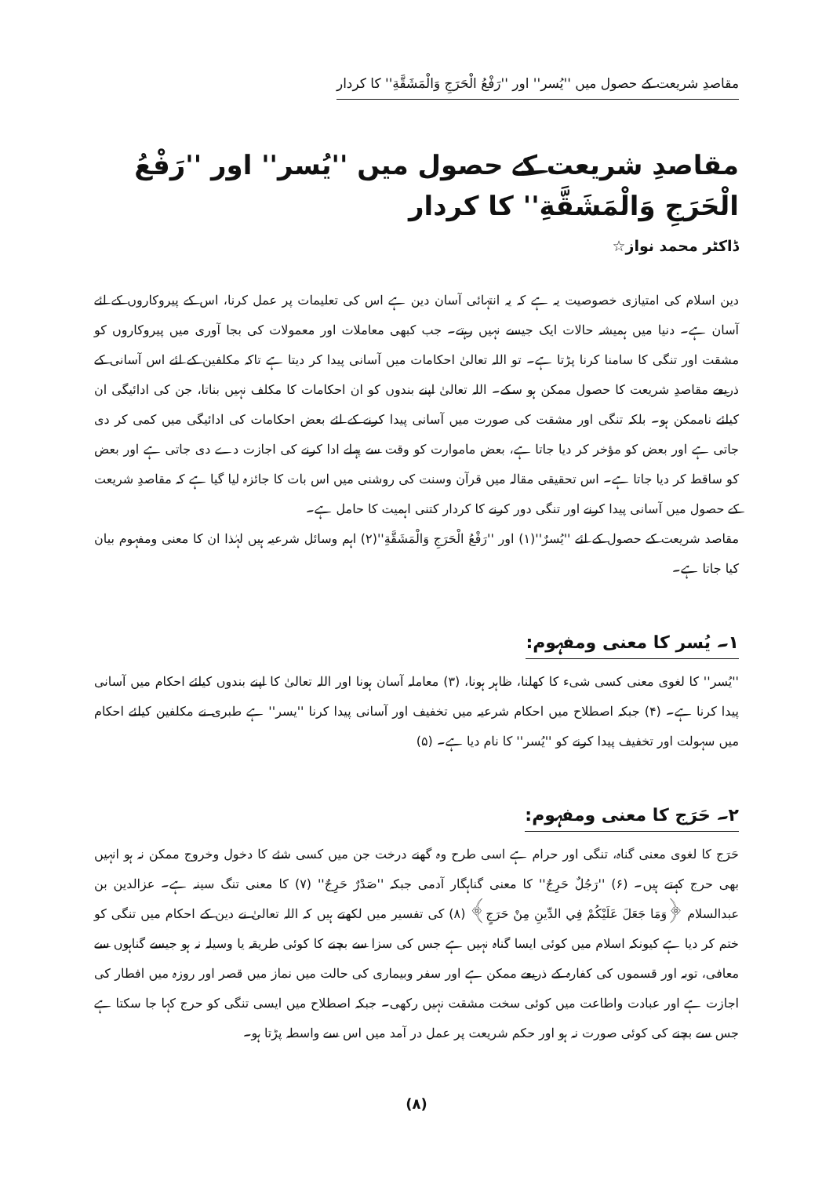مقاصدِ شریعت کے حصول میں ''یُسر'' اور ''رَفْعُ الْحَرَجِ وَالْمَشَقَّةِ'' کا کردار
مقاصدِ شریعت کے حصول میں ''یُسر'' اور ''رَفْعُ الْحَرَجِ وَالْمَشَقَّةِ'' کا کردار
ڈاکٹر محمد نواز☆
دین اسلام کی امتیازی خصوصیت یہ ہے کہ یہ انتہائی آسان دین ہے اس کی تعلیمات پر عمل کرنا، اس کے پیروکاروں کے لئے آسان ہے۔ دنیا میں ہمیشہ حالات ایک جیسے نہیں رہتے۔ جب کبھی معاملات اور معمولات کی بجا آوری میں پیروکاروں کو مشقت اور تنگی کا سامنا کرنا پڑتا ہے۔ تو اللہ تعالیٰ احکامات میں آسانی پیدا کر دیتا ہے تاکہ مکلفین کے لئے اس آسانی کے ذریعے مقاصدِ شریعت کا حصول ممکن ہو سکے۔ اللہ تعالیٰ اپنے بندوں کو ان احکامات کا مکلف نہیں بناتا، جن کی ادائیگی ان کیلئے ناممکن ہو۔ بلکہ تنگی اور مشقت کی صورت میں آسانی پیدا کرنے کے لئے بعض احکامات کی ادائیگی میں کمی کر دی جاتی ہے اور بعض کو مؤخر کر دیا جاتا ہے، بعض ماموارت کو وقت سے پہلے ادا کرنے کی اجازت دے دی جاتی ہے اور بعض کو ساقط کر دیا جاتا ہے۔ اس تحقیقی مقالہ میں قرآن وسنت کی روشنی میں اس بات کا جائزہ لیا گیا ہے کہ مقاصدِ شریعت کے حصول میں آسانی پیدا کرنے اور تنگی دور کرنے کا کردار کتنی اہمیت کا حامل ہے۔
مقاصد شریعت کے حصول کے لئے ''یُسرٌ''(۱) اور ''رَفْعُ الْحَرَجِ وَالْمَشَقَّةِ''(۲) اہم وسائل شرعیہ ہیں لہٰذا ان کا معنی ومفہوم بیان کیا جاتا ہے۔
۱۔ یُسر کا معنی ومفہوم:
''یُسر'' کا لغوی معنی کسی شیء کا کھلنا، ظاہر ہونا، (۳) معاملہ آسان ہونا اور اللہ تعالیٰ کا اپنے بندوں کیلئے احکام میں آسانی پیدا کرنا ہے۔ (۴) جبکہ اصطلاح میں احکام شرعیہ میں تخفیف اور آسانی پیدا کرنا ''یسر'' ہے طبری نے مکلفین کیلئے احکام میں سہولت اور تخفیف پیدا کرنے کو ''یُسر'' کا نام دیا ہے۔ (۵)
۲۔ حَرَج کا معنی ومفہوم:
حَرَج کا لغوی معنی گناہ، تنگی اور حرام ہے اسی طرح وہ گھنے درخت جن میں کسی شئے کا دخول وخروج ممکن نہ ہو انہیں بھی حرج کہتے ہیں۔ (۶) ''رَجُلٌ حَرِجٌ'' کا معنی گناہگار آدمی جبکہ ''صَدْرٌ حَرِجٌ'' (۷) کا معنی تنگ سینہ ہے۔ عزالدین بن عبدالسلام ﴿وَمَا جَعَلَ عَلَيْكُمْ فِي الدِّينِ مِنْ حَرَجٍ﴾ (۸) کی تفسیر میں لکھتے ہیں کہ اللہ تعالیٰ نے دین کے احکام میں تنگی کو ختم کر دیا ہے کیونکہ اسلام میں کوئی ایسا گناہ نہیں ہے جس کی سزا سے بچنے کا کوئی طریقہ یا وسیلہ نہ ہو جیسے گناہوں سے معافی، توبہ اور قسموں کی کفارہ کے ذریعے ممکن ہے اور سفر وبیماری کی حالت میں نماز میں قصر اور روزہ میں افطار کی اجازت ہے اور عبادت واطاعت میں کوئی سخت مشقت نہیں رکھی۔ جبکہ اصطلاح میں ایسی تنگی کو حرج کہا جا سکتا ہے جس سے بچنے کی کوئی صورت نہ ہو اور حکم شریعت پر عمل در آمد میں اس سے واسطہ پڑتا ہو۔
(۸)